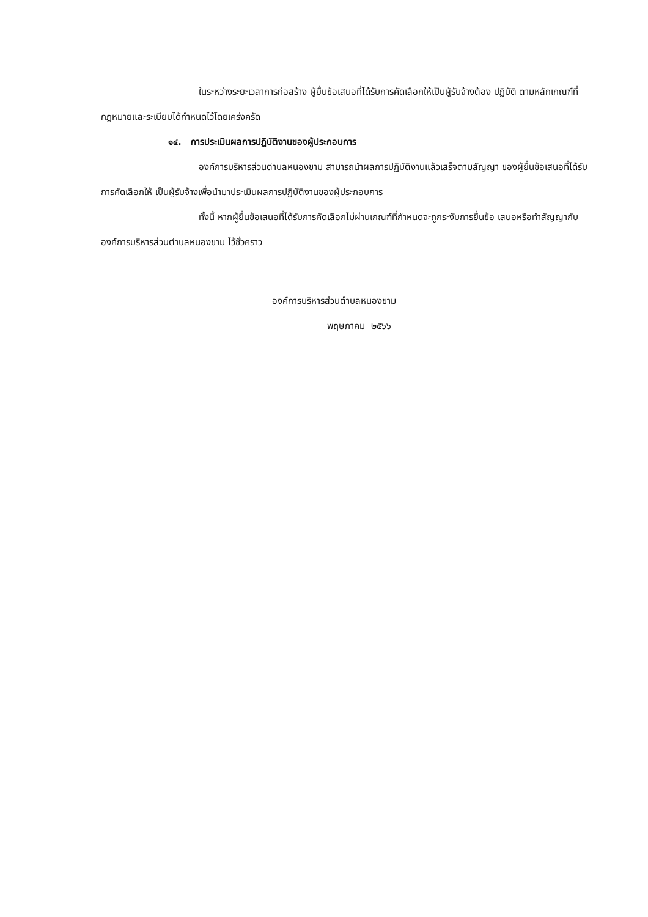ในระหว่างระยะเวลาการก่อสร้าง ผู้ยื่นข้อเสนอที่ได้รับการคัดเลือกให้เป็นผู้รับจ้างต้อง ปฏิบัติ ตามหลักเกณฑ์ที่กฎหมายและระเบียบได้กำหนดไว้โดยเคร่งครัด
๑๔. การประเมินผลการปฏิบัติงานของผู้ประกอบการ
องค์การบริหารส่วนตำบลหนองขาม สามารถนำผลการปฏิบัติงานแล้วเสร็จตามสัญญา ของผู้ยื่นข้อเสนอที่ได้รับการคัดเลือกให้ เป็นผู้รับจ้างเพื่อนำมาประเมินผลการปฏิบัติงานของผู้ประกอบการ
ทั้งนี้ หากผู้ยื่นข้อเสนอที่ได้รับการคัดเลือกไม่ผ่านเกณฑ์ที่กำหนดจะถูกระงับการยื่นข้อ เสนอหรือทำสัญญากับองค์การบริหารส่วนตำบลหนองขาม ไว้ชั่วคราว
องค์การบริหารส่วนตำบลหนองขาม
พฤษภาคม ๒๕๖๖